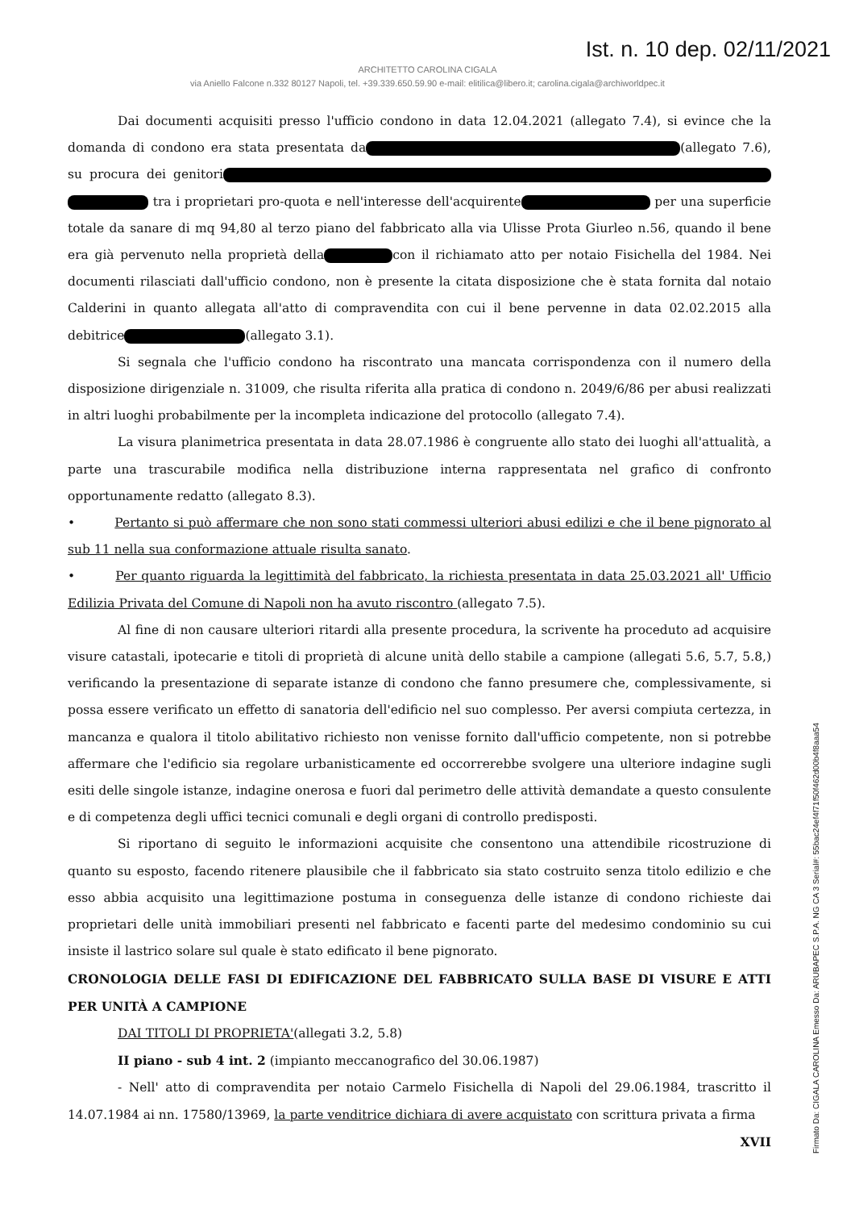Ist. n. 10 dep. 02/11/2021
ARCHITETTO CAROLINA CIGALA
via Aniello Falcone n.332 80127 Napoli, tel. +39.339.650.59.90 e-mail: elitilica@libero.it; carolina.cigala@archiworldpec.it
Dai documenti acquisiti presso l'ufficio condono in data 12.04.2021 (allegato 7.4), si evince che la domanda di condono era stata presentata da (allegato 7.6), su procura dei genitori tra i proprietari pro-quota e nell'interesse dell'acquirente per una superficie totale da sanare di mq 94,80 al terzo piano del fabbricato alla via Ulisse Prota Giurleo n.56, quando il bene era già pervenuto nella proprietà della con il richiamato atto per notaio Fisichella del 1984. Nei documenti rilasciati dall'ufficio condono, non è presente la citata disposizione che è stata fornita dal notaio Calderini in quanto allegata all'atto di compravendita con cui il bene pervenne in data 02.02.2015 alla debitrice (allegato 3.1).
Si segnala che l'ufficio condono ha riscontrato una mancata corrispondenza con il numero della disposizione dirigenziale n. 31009, che risulta riferita alla pratica di condono n. 2049/6/86 per abusi realizzati in altri luoghi probabilmente per la incompleta indicazione del protocollo (allegato 7.4).
La visura planimetrica presentata in data 28.07.1986 è congruente allo stato dei luoghi all'attualità, a parte una trascurabile modifica nella distribuzione interna rappresentata nel grafico di confronto opportunamente redatto (allegato 8.3).
• Pertanto si può affermare che non sono stati commessi ulteriori abusi edilizi e che il bene pignorato al sub 11 nella sua conformazione attuale risulta sanato.
• Per quanto riguarda la legittimità del fabbricato, la richiesta presentata in data 25.03.2021 all' Ufficio Edilizia Privata del Comune di Napoli non ha avuto riscontro (allegato 7.5).
Al fine di non causare ulteriori ritardi alla presente procedura, la scrivente ha proceduto ad acquisire visure catastali, ipotecarie e titoli di proprietà di alcune unità dello stabile a campione (allegati 5.6, 5.7, 5.8,) verificando la presentazione di separate istanze di condono che fanno presumere che, complessivamente, si possa essere verificato un effetto di sanatoria dell'edificio nel suo complesso. Per aversi compiuta certezza, in mancanza e qualora il titolo abilitativo richiesto non venisse fornito dall'ufficio competente, non si potrebbe affermare che l'edificio sia regolare urbanisticamente ed occorrerebbe svolgere una ulteriore indagine sugli esiti delle singole istanze, indagine onerosa e fuori dal perimetro delle attività demandate a questo consulente e di competenza degli uffici tecnici comunali e degli organi di controllo predisposti.
Si riportano di seguito le informazioni acquisite che consentono una attendibile ricostruzione di quanto su esposto, facendo ritenere plausibile che il fabbricato sia stato costruito senza titolo edilizio e che esso abbia acquisito una legittimazione postuma in conseguenza delle istanze di condono richieste dai proprietari delle unità immobiliari presenti nel fabbricato e facenti parte del medesimo condominio su cui insiste il lastrico solare sul quale è stato edificato il bene pignorato.
CRONOLOGIA DELLE FASI DI EDIFICAZIONE DEL FABBRICATO SULLA BASE DI VISURE E ATTI PER UNITÀ A CAMPIONE
DAI TITOLI DI PROPRIETA'(allegati 3.2, 5.8)
II piano - sub 4 int. 2 (impianto meccanografico del 30.06.1987)
- Nell' atto di compravendita per notaio Carmelo Fisichella di Napoli del 29.06.1984, trascritto il 14.07.1984 ai nn. 17580/13969, la parte venditrice dichiara di avere acquistato con scrittura privata a firma
XVII
Firmato Da: CIGALA CAROLINA Emesso Da: ARUBAPEC S.P.A. NG CA 3 Serial#: 55bac24ef4f71f50f462d00b4f8aaa54